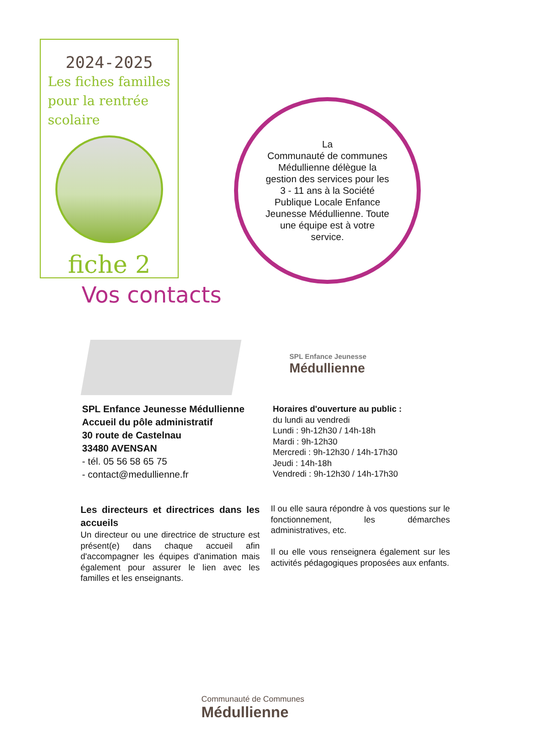2024-2025
Les fiches familles pour la rentrée scolaire
fiche 2
La
Communauté de communes Médullienne délègue la gestion des services pour les 3 - 11 ans à la Société Publique Locale Enfance Jeunesse Médullienne. Toute une équipe est à votre service.
Vos contacts
SPL Enfance Jeunesse
Médullienne
SPL Enfance Jeunesse Médullienne
Accueil du pôle administratif
30 route de Castelnau
33480 AVENSAN
- tél. 05 56 58 65 75
- contact@medullienne.fr
Horaires d'ouverture au public :
du lundi au vendredi
Lundi : 9h-12h30 / 14h-18h
Mardi : 9h-12h30
Mercredi : 9h-12h30 / 14h-17h30
Jeudi : 14h-18h
Vendredi : 9h-12h30 / 14h-17h30
Les directeurs et directrices dans les accueils
Un directeur ou une directrice de structure est présent(e) dans chaque accueil afin d'accompagner les équipes d'animation mais également pour assurer le lien avec les familles et les enseignants.
Il ou elle saura répondre à vos questions sur le fonctionnement, les démarches administratives, etc.
Il ou elle vous renseignera également sur les activités pédagogiques proposées aux enfants.
Communauté de Communes
Médullienne